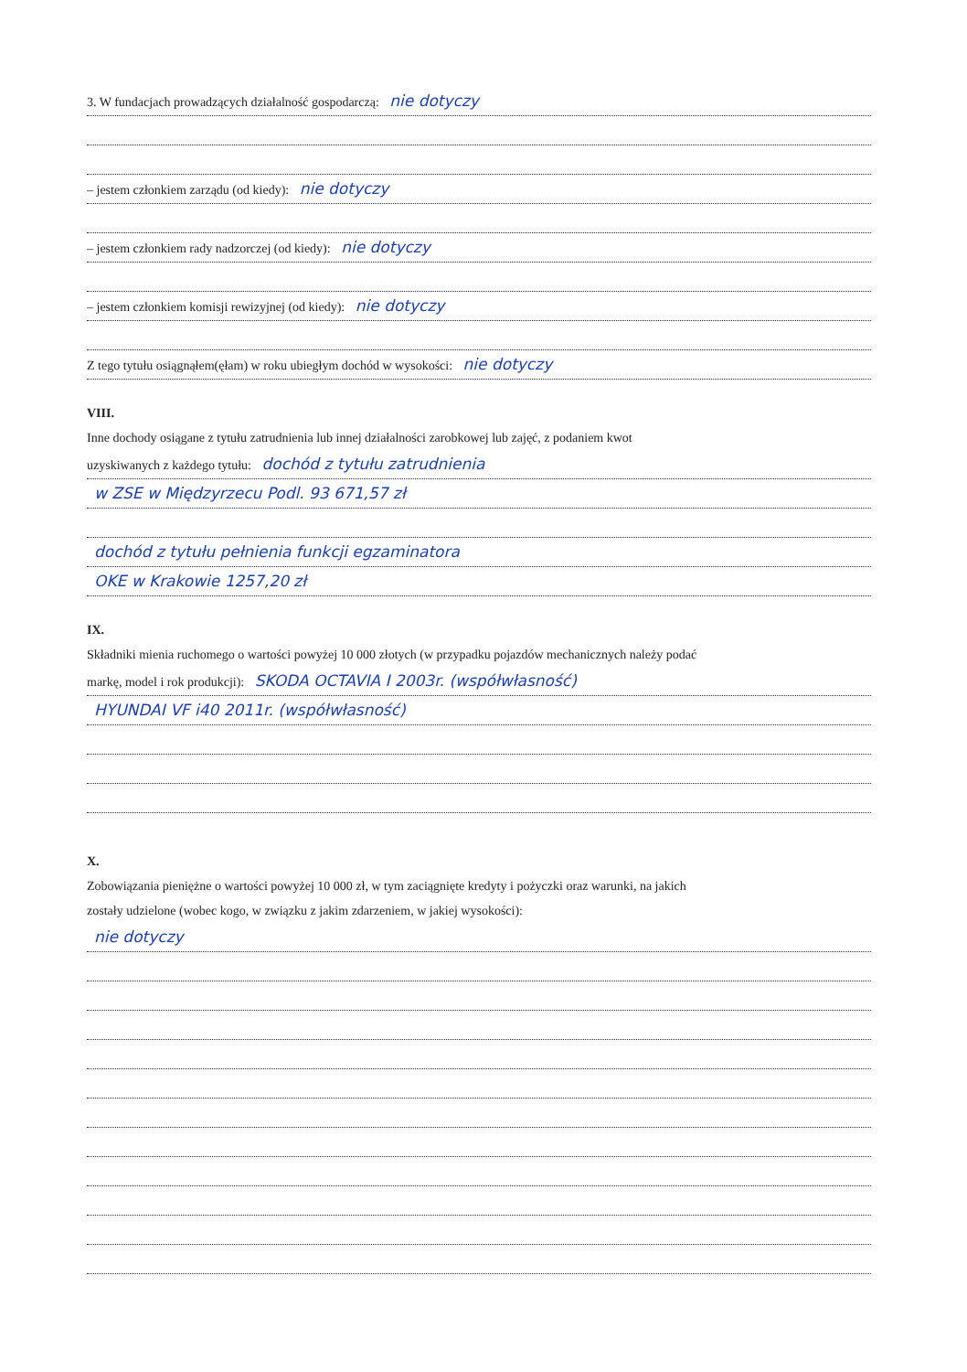3. W fundacjach prowadzących działalność gospodarczą: nie dotyczy
– jestem członkiem zarządu (od kiedy): nie dotyczy
– jestem członkiem rady nadzorczej (od kiedy): nie dotyczy
– jestem członkiem komisji rewizyjnej (od kiedy): nie dotyczy
Z tego tytułu osiągnąłem(ęłam) w roku ubiegłym dochód w wysokości: nie dotyczy
VIII.
Inne dochody osiągane z tytułu zatrudnienia lub innej działalności zarobkowej lub zajęć, z podaniem kwot
uzyskiwanych z każdego tytułu: dochód z tytułu zatrudnienia
w ZSE w Międzyrzecu Podl. 93 671,57 zł
dochód z tytułu pełnienia funkcji egzaminatora
OKE w Krakowie 1257,20 zł
IX.
Składniki mienia ruchomego o wartości powyżej 10 000 złotych (w przypadku pojazdów mechanicznych należy podać
markę, model i rok produkcji): SKODA OCTAVIA I 2003r. (współwłasność)
HYUNDAI VF i40 2011r. (współwłasność)
X.
Zobowiązania pieniężne o wartości powyżej 10 000 zł, w tym zaciągnięte kredyty i pożyczki oraz warunki, na jakich
zostały udzielone (wobec kogo, w związku z jakim zdarzeniem, w jakiej wysokości):
nie dotyczy